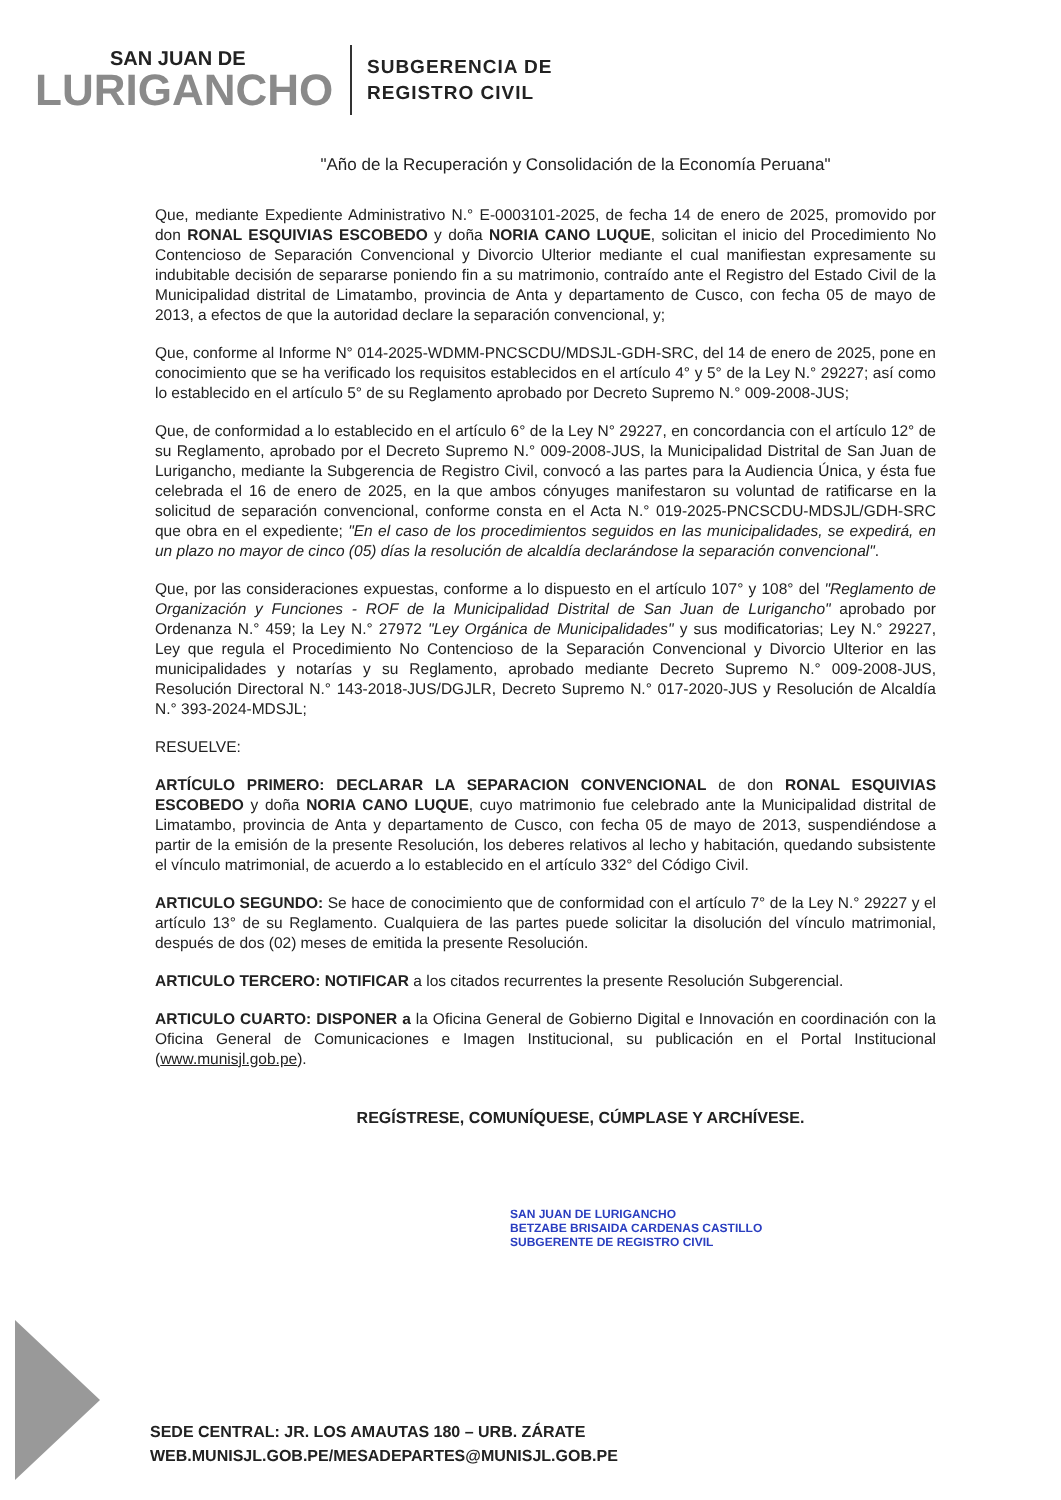SAN JUAN DE
LURIGANCHO
SUBGERENCIA DE
REGISTRO CIVIL
"Año de la Recuperación y Consolidación de la Economía Peruana"
Que, mediante Expediente Administrativo N.° E-0003101-2025, de fecha 14 de enero de 2025, promovido por don RONAL ESQUIVIAS ESCOBEDO y doña NORIA CANO LUQUE, solicitan el inicio del Procedimiento No Contencioso de Separación Convencional y Divorcio Ulterior mediante el cual manifiestan expresamente su indubitable decisión de separarse poniendo fin a su matrimonio, contraído ante el Registro del Estado Civil de la Municipalidad distrital de Limatambo, provincia de Anta y departamento de Cusco, con fecha 05 de mayo de 2013, a efectos de que la autoridad declare la separación convencional, y;
Que, conforme al Informe N° 014-2025-WDMM-PNCSCDU/MDSJL-GDH-SRC, del 14 de enero de 2025, pone en conocimiento que se ha verificado los requisitos establecidos en el artículo 4° y 5° de la Ley N.° 29227; así como lo establecido en el artículo 5° de su Reglamento aprobado por Decreto Supremo N.° 009-2008-JUS;
Que, de conformidad a lo establecido en el artículo 6° de la Ley N° 29227, en concordancia con el artículo 12° de su Reglamento, aprobado por el Decreto Supremo N.° 009-2008-JUS, la Municipalidad Distrital de San Juan de Lurigancho, mediante la Subgerencia de Registro Civil, convocó a las partes para la Audiencia Única, y ésta fue celebrada el 16 de enero de 2025, en la que ambos cónyuges manifestaron su voluntad de ratificarse en la solicitud de separación convencional, conforme consta en el Acta N.° 019-2025-PNCSCDU-MDSJL/GDH-SRC que obra en el expediente; "En el caso de los procedimientos seguidos en las municipalidades, se expedirá, en un plazo no mayor de cinco (05) días la resolución de alcaldía declarándose la separación convencional".
Que, por las consideraciones expuestas, conforme a lo dispuesto en el artículo 107° y 108° del "Reglamento de Organización y Funciones - ROF de la Municipalidad Distrital de San Juan de Lurigancho" aprobado por Ordenanza N.° 459; la Ley N.° 27972 "Ley Orgánica de Municipalidades" y sus modificatorias; Ley N.° 29227, Ley que regula el Procedimiento No Contencioso de la Separación Convencional y Divorcio Ulterior en las municipalidades y notarías y su Reglamento, aprobado mediante Decreto Supremo N.° 009-2008-JUS, Resolución Directoral N.° 143-2018-JUS/DGJLR, Decreto Supremo N.° 017-2020-JUS y Resolución de Alcaldía N.° 393-2024-MDSJL;
RESUELVE:
ARTÍCULO PRIMERO: DECLARAR LA SEPARACION CONVENCIONAL de don RONAL ESQUIVIAS ESCOBEDO y doña NORIA CANO LUQUE, cuyo matrimonio fue celebrado ante la Municipalidad distrital de Limatambo, provincia de Anta y departamento de Cusco, con fecha 05 de mayo de 2013, suspendiéndose a partir de la emisión de la presente Resolución, los deberes relativos al lecho y habitación, quedando subsistente el vínculo matrimonial, de acuerdo a lo establecido en el artículo 332° del Código Civil.
ARTICULO SEGUNDO: Se hace de conocimiento que de conformidad con el artículo 7° de la Ley N.° 29227 y el artículo 13° de su Reglamento. Cualquiera de las partes puede solicitar la disolución del vínculo matrimonial, después de dos (02) meses de emitida la presente Resolución.
ARTICULO TERCERO: NOTIFICAR a los citados recurrentes la presente Resolución Subgerencial.
ARTICULO CUARTO: DISPONER a la Oficina General de Gobierno Digital e Innovación en coordinación con la Oficina General de Comunicaciones e Imagen Institucional, su publicación en el Portal Institucional (www.munisjl.gob.pe).
REGÍSTRESE, COMUNÍQUESE, CÚMPLASE Y ARCHÍVESE.
SAN JUAN DE LURIGANCHO
BETZABE BRISAIDA CARDENAS CASTILLO
SUBGERENTE DE REGISTRO CIVIL
SEDE CENTRAL: JR. LOS AMAUTAS 180 – URB. ZÁRATE
WEB.MUNISJL.GOB.PE/MESADEPARTES@MUNISJL.GOB.PE